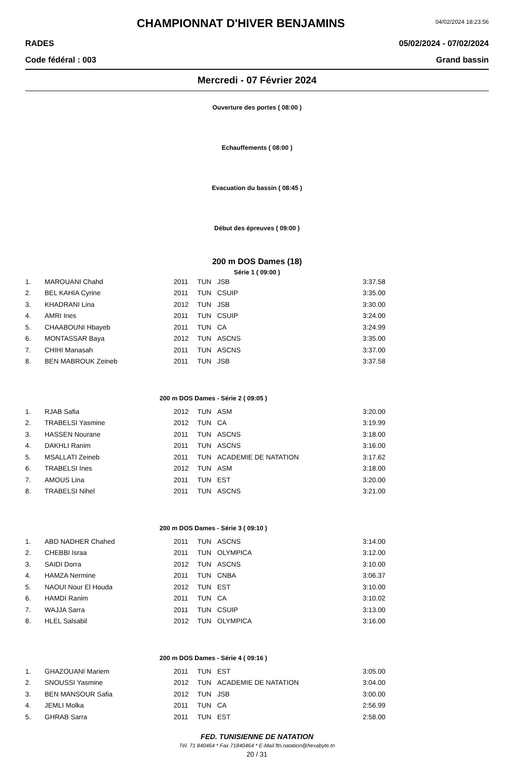CHAMPIONNAT D'HIVER BENJAMINS
04/02/2024 18:23:56
RADES 05/02/2024 - 07/02/2024
Code fédéral : 003 Grand bassin
Mercredi - 07 Février 2024
Ouverture des portes ( 08:00 )
Echauffements ( 08:00 )
Evacuation du bassin ( 08:45 )
Début des épreuves ( 09:00 )
200 m DOS Dames (18)
Série 1 ( 09:00 )
| 1. | MAROUANI Chahd | 2011 | TUN | JSB | 3:37.58 |
| 2. | BEL KAHIA Cyrine | 2011 | TUN | CSUIP | 3:35.00 |
| 3. | KHADRANI Lina | 2012 | TUN | JSB | 3:30.00 |
| 4. | AMRI Ines | 2011 | TUN | CSUIP | 3:24.00 |
| 5. | CHAABOUNI Hbayeb | 2011 | TUN | CA | 3:24.99 |
| 6. | MONTASSAR Baya | 2012 | TUN | ASCNS | 3:35.00 |
| 7. | CHIHI Manasah | 2011 | TUN | ASCNS | 3:37.00 |
| 8. | BEN MABROUK Zeineb | 2011 | TUN | JSB | 3:37.58 |
| 200 m DOS Dames - Série 2 ( 09:05 ) | | | | | |
| 1. | RJAB Safia | 2012 | TUN | ASM | 3:20.00 |
| 2. | TRABELSI Yasmine | 2012 | TUN | CA | 3:19.99 |
| 3. | HASSEN Nourane | 2011 | TUN | ASCNS | 3:18.00 |
| 4. | DAKHLI Ranim | 2011 | TUN | ASCNS | 3:16.00 |
| 5. | MSALLATI Zeineb | 2011 | TUN | ACADEMIE DE NATATION | 3:17.62 |
| 6. | TRABELSI Ines | 2012 | TUN | ASM | 3:18.00 |
| 7. | AMOUS Lina | 2011 | TUN | EST | 3:20.00 |
| 8. | TRABELSI Nihel | 2011 | TUN | ASCNS | 3:21.00 |
| 200 m DOS Dames - Série 3 ( 09:10 ) | | | | | |
| 1. | ABD NADHER Chahed | 2011 | TUN | ASCNS | 3:14.00 |
| 2. | CHEBBI Israa | 2011 | TUN | OLYMPICA | 3:12.00 |
| 3. | SAIDI Dorra | 2012 | TUN | ASCNS | 3:10.00 |
| 4. | HAMZA Nermine | 2011 | TUN | CNBA | 3:06.37 |
| 5. | NAOUI Nour El Houda | 2012 | TUN | EST | 3:10.00 |
| 6. | HAMDI Ranim | 2011 | TUN | CA | 3:10.02 |
| 7. | WAJJA Sarra | 2011 | TUN | CSUIP | 3:13.00 |
| 8. | HLEL Salsabil | 2012 | TUN | OLYMPICA | 3:16.00 |
| 200 m DOS Dames - Série 4 ( 09:16 ) | | | | | |
| 1. | GHAZOUANI Mariem | 2011 | TUN | EST | 3:05.00 |
| 2. | SNOUSSI Yasmine | 2012 | TUN | ACADEMIE DE NATATION | 3:04.00 |
| 3. | BEN MANSOUR Safia | 2012 | TUN | JSB | 3:00.00 |
| 4. | JEMLI Molka | 2011 | TUN | CA | 2:56.99 |
| 5. | GHRAB Sarra | 2011 | TUN | EST | 2:58.00 |
FED. TUNISIENNE DE NATATION
Tél. 71 840464 * Fax 71840464 * E-Mail ftn.natation@hexabyte.tn
20 / 31